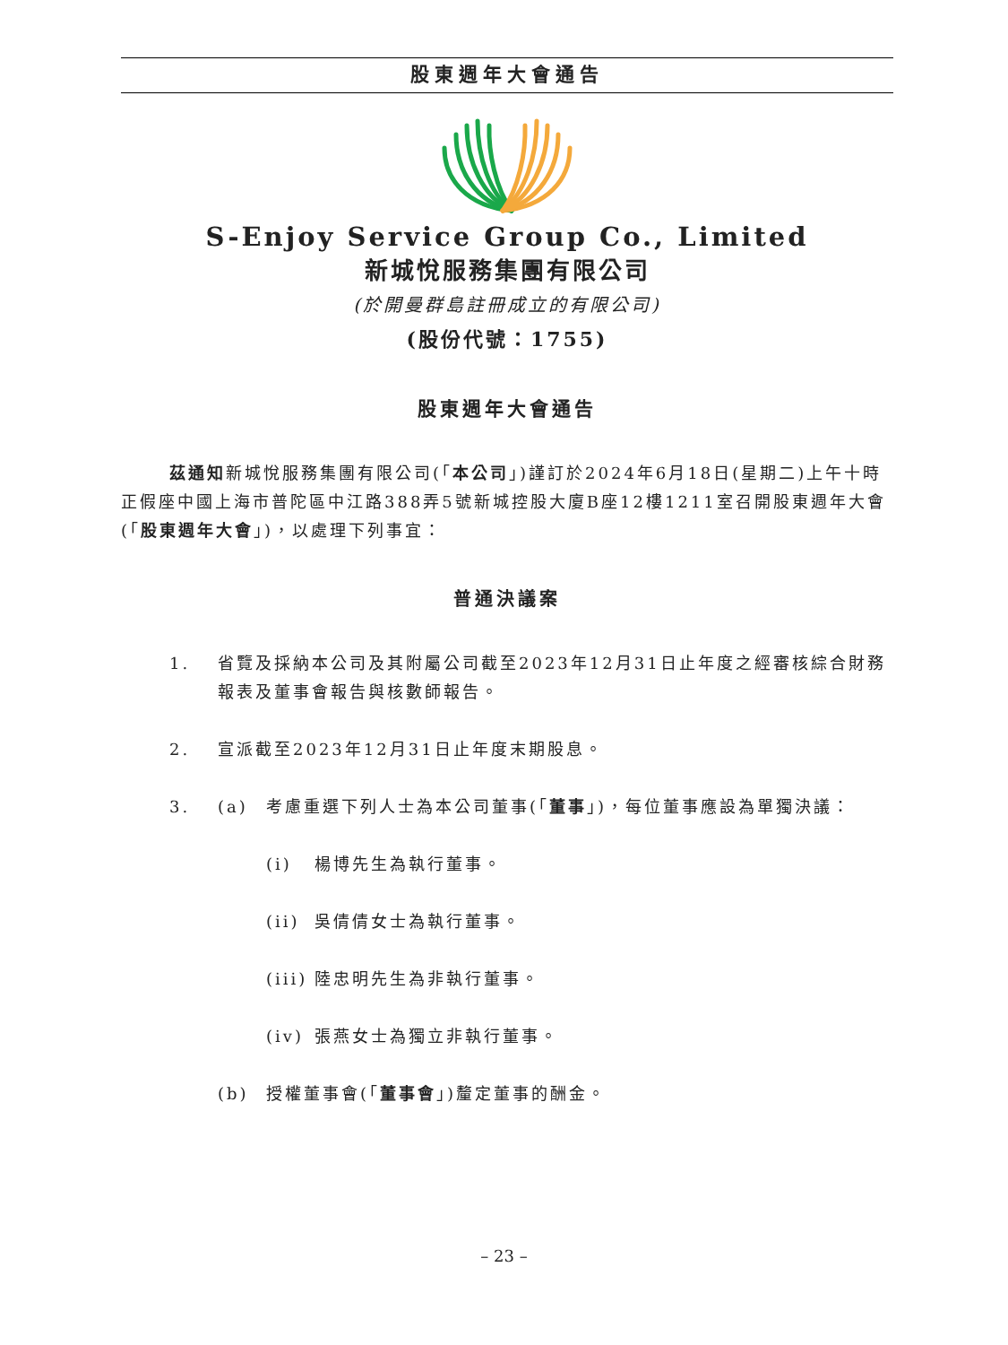股東週年大會通告
S-Enjoy Service Group Co., Limited
新城悅服務集團有限公司
(於開曼群島註冊成立的有限公司)
(股份代號：1755)
股東週年大會通告
茲通知新城悅服務集團有限公司(「本公司」)謹訂於2024年6月18日(星期二)上午十時正假座中國上海市普陀區中江路388弄5號新城控股大廈B座12樓1211室召開股東週年大會(「股東週年大會」)，以處理下列事宜：
普通決議案
1. 省覽及採納本公司及其附屬公司截至2023年12月31日止年度之經審核綜合財務報表及董事會報告與核數師報告。
2. 宣派截至2023年12月31日止年度末期股息。
3. (a) 考慮重選下列人士為本公司董事(「董事」)，每位董事應設為單獨決議：
(i) 楊博先生為執行董事。
(ii) 吳倩倩女士為執行董事。
(iii) 陸忠明先生為非執行董事。
(iv) 張燕女士為獨立非執行董事。
(b) 授權董事會(「董事會」)釐定董事的酬金。
– 23 –